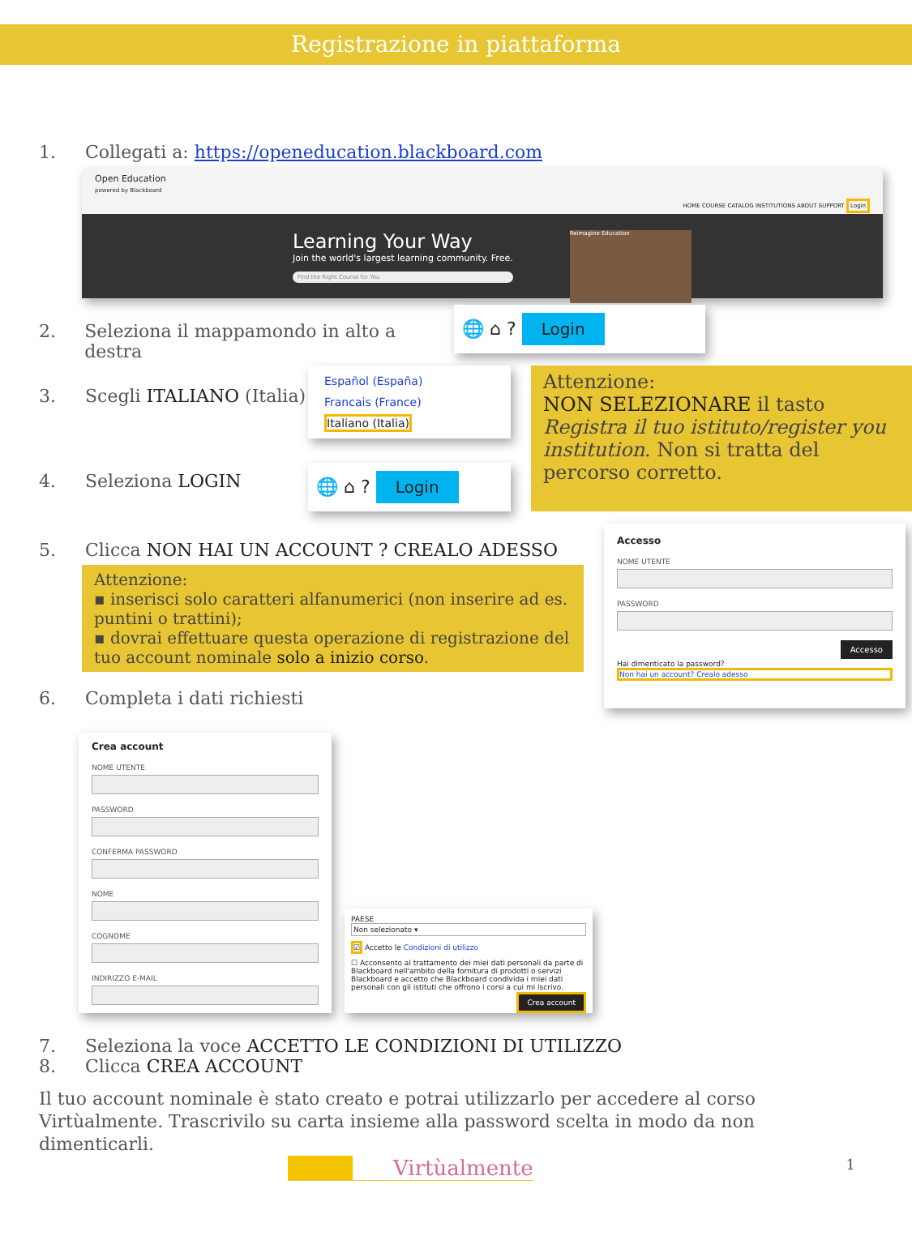Registrazione in piattaforma
1. Collegati a: https://openeducation.blackboard.com
Open Education
powered by Blackboard HOME COURSE CATALOG INSTITUTIONS ABOUT SUPPORT Login
Learning Your Way
Join the world's largest learning community. Free.
Find the Right Course for You
Reimagine Education
2. Seleziona il mappamondo in alto a destra
3. Scegli ITALIANO (Italia)
4. Seleziona LOGIN
🌐 ⌂ ? Login
Español (España)
Francais (France)
Italiano (Italia)
🌐 ⌂ ? Login
Attenzione:
NON SELEZIONARE il tasto Registra il tuo istituto/register you institution. Non si tratta del percorso corretto.
5. Clicca NON HAI UN ACCOUNT ? CREALO ADESSO
Attenzione:
▪ inserisci solo caratteri alfanumerici (non inserire ad es. puntini o trattini);
▪ dovrai effettuare questa operazione di registrazione del tuo account nominale solo a inizio corso.
6. Completa i dati richiesti
Accesso
NOME UTENTE
PASSWORD
Accesso
Hai dimenticato la password?
Non hai un account? Crealo adesso
Crea account
NOME UTENTE
PASSWORD
CONFERMA PASSWORD
NOME
COGNOME
INDIRIZZO E-MAIL
PAESE
Non selezionato ▾
☑ Accetto le Condizioni di utilizzo
☐ Acconsento al trattamento dei miei dati personali da parte di Blackboard nell'ambito della fornitura di prodotti o servizi Blackboard e accetto che Blackboard condivida i miei dati personali con gli istituti che offrono i corsi a cui mi iscrivo.
Crea account
7. Seleziona la voce ACCETTO LE CONDIZIONI DI UTILIZZO
8. Clicca CREA ACCOUNT
Il tuo account nominale è stato creato e potrai utilizzarlo per accedere al corso Virtùalmente. Trascrivilo su carta insieme alla password scelta in modo da non dimenticarli.
Virtùalmente 1